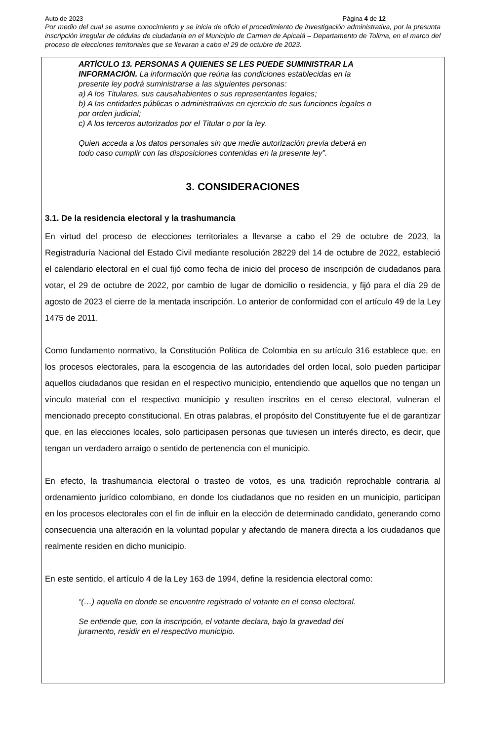Auto de 2023 Página 4 de 12
Por medio del cual se asume conocimiento y se inicia de oficio el procedimiento de investigación administrativa, por la presunta inscripción irregular de cédulas de ciudadanía en el Municipio de Carmen de Apicalá – Departamento de Tolima, en el marco del proceso de elecciones territoriales que se llevaran a cabo el 29 de octubre de 2023.
ARTÍCULO 13. PERSONAS A QUIENES SE LES PUEDE SUMINISTRAR LA INFORMACIÓN. La información que reúna las condiciones establecidas en la presente ley podrá suministrarse a las siguientes personas:
a) A los Titulares, sus causahabientes o sus representantes legales;
b) A las entidades públicas o administrativas en ejercicio de sus funciones legales o por orden judicial;
c) A los terceros autorizados por el Titular o por la ley.
Quien acceda a los datos personales sin que medie autorización previa deberá en todo caso cumplir con las disposiciones contenidas en la presente ley”.
3. CONSIDERACIONES
3.1. De la residencia electoral y la trashumancia
En virtud del proceso de elecciones territoriales a llevarse a cabo el 29 de octubre de 2023, la Registraduría Nacional del Estado Civil mediante resolución 28229 del 14 de octubre de 2022, estableció el calendario electoral en el cual fijó como fecha de inicio del proceso de inscripción de ciudadanos para votar, el 29 de octubre de 2022, por cambio de lugar de domicilio o residencia, y fijó para el día 29 de agosto de 2023 el cierre de la mentada inscripción. Lo anterior de conformidad con el artículo 49 de la Ley 1475 de 2011.
Como fundamento normativo, la Constitución Política de Colombia en su artículo 316 establece que, en los procesos electorales, para la escogencia de las autoridades del orden local, solo pueden participar aquellos ciudadanos que residan en el respectivo municipio, entendiendo que aquellos que no tengan un vínculo material con el respectivo municipio y resulten inscritos en el censo electoral, vulneran el mencionado precepto constitucional. En otras palabras, el propósito del Constituyente fue el de garantizar que, en las elecciones locales, solo participasen personas que tuviesen un interés directo, es decir, que tengan un verdadero arraigo o sentido de pertenencia con el municipio.
En efecto, la trashumancia electoral o trasteo de votos, es una tradición reprochable contraria al ordenamiento jurídico colombiano, en donde los ciudadanos que no residen en un municipio, participan en los procesos electorales con el fin de influir en la elección de determinado candidato, generando como consecuencia una alteración en la voluntad popular y afectando de manera directa a los ciudadanos que realmente residen en dicho municipio.
En este sentido, el artículo 4 de la Ley 163 de 1994, define la residencia electoral como:
“(…) aquella en donde se encuentre registrado el votante en el censo electoral.
Se entiende que, con la inscripción, el votante declara, bajo la gravedad del juramento, residir en el respectivo municipio.